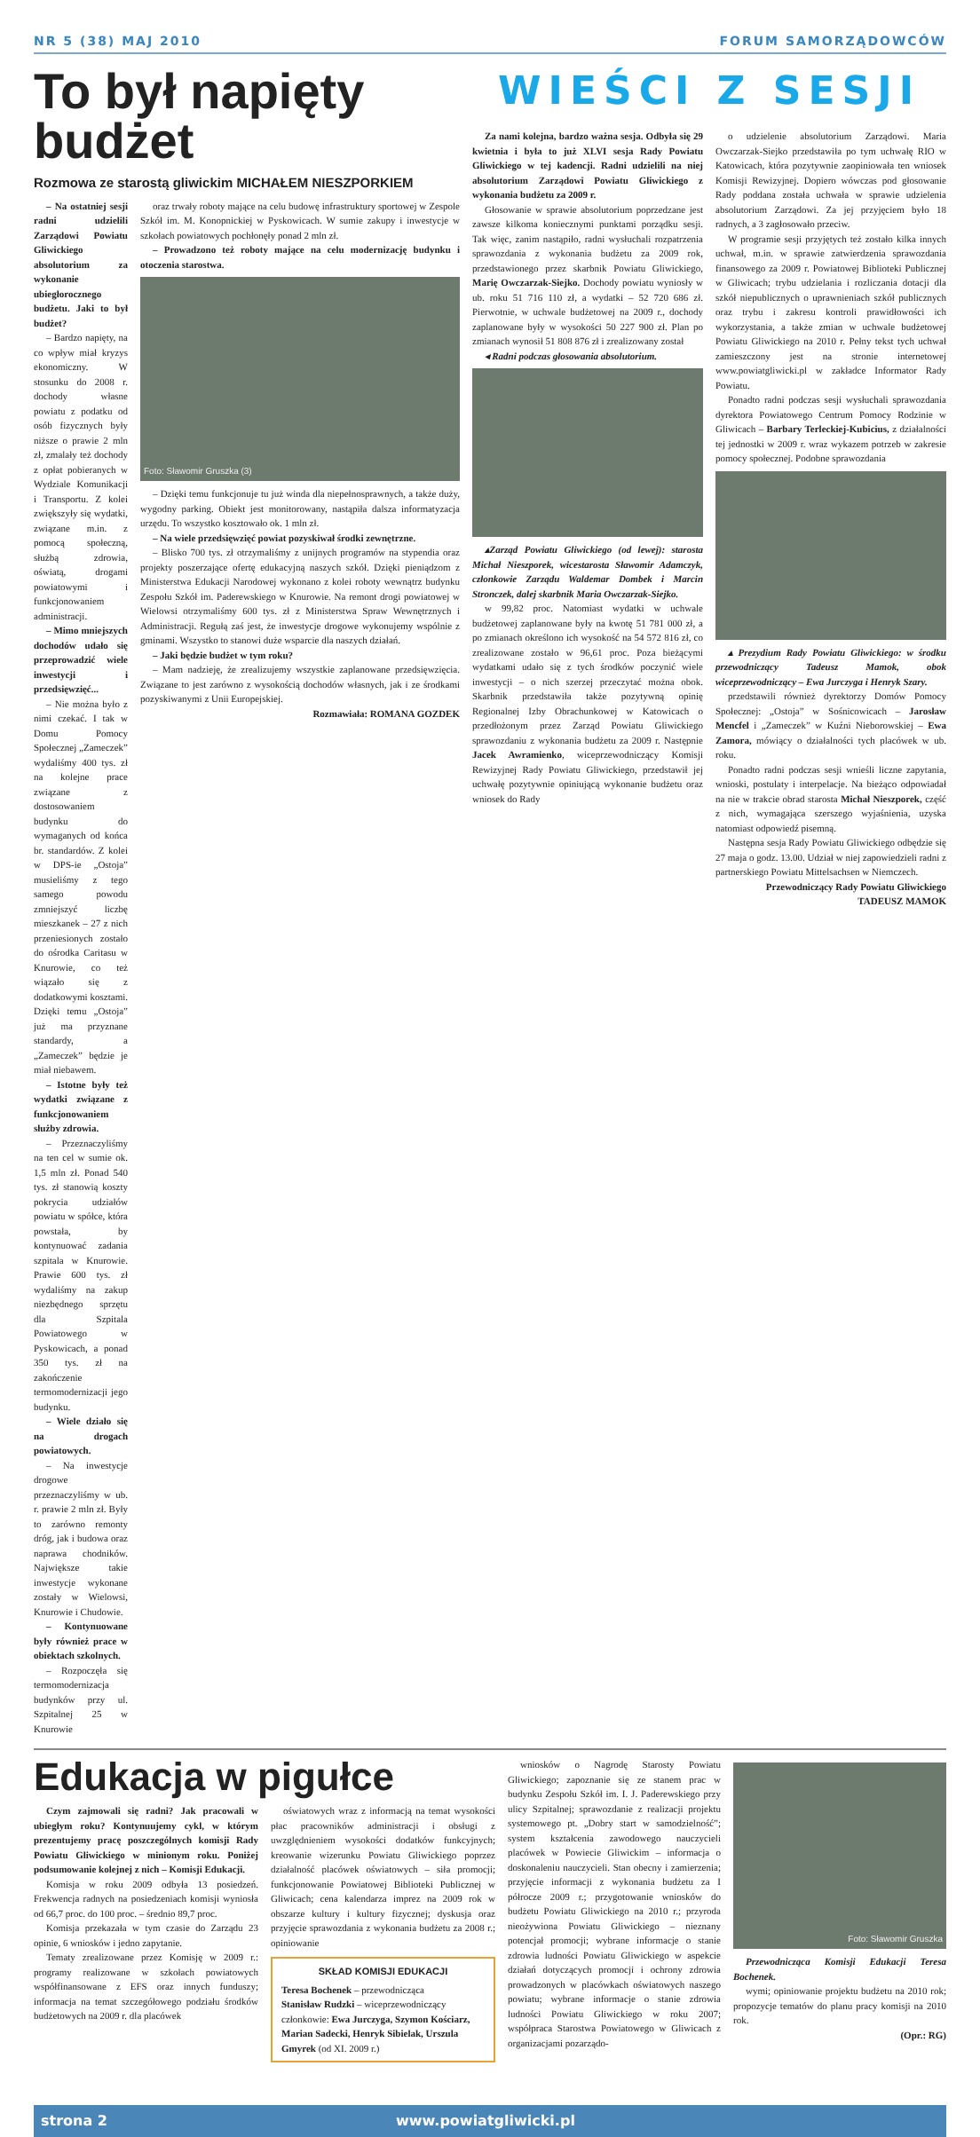NR 5 (38) MAJ 2010 FORUM SAMORZĄDOWCÓW
To był napięty budżet
Rozmowa ze starostą gliwickim MICHAŁEM NIESZPORKIEM
– Na ostatniej sesji radni udzielili Zarządowi Powiatu Gliwickiego absolutorium za wykonanie ubiegłorocznego budżetu. Jaki to był budżet?
– Bardzo napięty, na co wpływ miał kryzys ekonomiczny. W stosunku do 2008 r. dochody własne powiatu z podatku od osób fizycznych były niższe o prawie 2 mln zł, zmalały też dochody z opłat pobieranych w Wydziale Komunikacji i Transportu. Z kolei zwiększyły się wydatki, związane m.in. z pomocą społeczną, służbą zdrowia, oświatą, drogami powiatowymi i funkcjonowaniem administracji.
– Mimo mniejszych dochodów udało się przeprowadzić wiele inwestycji i przedsięwzięć...
– Nie można było z nimi czekać. I tak w Domu Pomocy Społecznej „Zameczek” wydaliśmy 400 tys. zł na kolejne prace związane z dostosowaniem budynku do wymaganych od końca br. standardów. Z kolei w DPS-ie „Ostoja” musieliśmy z tego samego powodu zmniejszyć liczbę mieszkanek – 27 z nich przeniesionych zostało do ośrodka Caritasu w Knurowie, co też wiązało się z dodatkowymi kosztami. Dzięki temu „Ostoja” już ma przyznane standardy, a „Zameczek” będzie je miał niebawem.
– Istotne były też wydatki związane z funkcjonowaniem służby zdrowia.
– Przeznaczyliśmy na ten cel w sumie ok. 1,5 mln zł. Ponad 540 tys. zł stanowią koszty pokrycia udziałów powiatu w spółce, która powstała, by kontynuować zadania szpitala w Knurowie. Prawie 600 tys. zł wydaliśmy na zakup niezbędnego sprzętu dla Szpitala Powiatowego w Pyskowicach, a ponad 350 tys. zł na zakończenie termomodernizacji jego budynku.
– Wiele działo się na drogach powiatowych.
– Na inwestycje drogowe przeznaczyliśmy w ub. r. prawie 2 mln zł. Były to zarówno remonty dróg, jak i budowa oraz naprawa chodników. Największe takie inwestycje wykonane zostały w Wielowsi, Knurowie i Chudowie.
– Kontynuowane były również prace w obiektach szkolnych.
– Rozpoczęła się termomodernizacja budynków przy ul. Szpitalnej 25 w Knurowie
oraz trwały roboty mające na celu budowę infrastruktury sportowej w Zespole Szkół im. M. Konopnickiej w Pyskowicach. W sumie zakupy i inwestycje w szkołach powiatowych pochłonęły ponad 2 mln zł.
– Prowadzono też roboty mające na celu modernizację budynku i otoczenia starostwa.
Foto: Sławomir Gruszka (3)
– Dzięki temu funkcjonuje tu już winda dla niepełnosprawnych, a także duży, wygodny parking. Obiekt jest monitorowany, nastąpiła dalsza informatyzacja urzędu. To wszystko kosztowało ok. 1 mln zł.
– Na wiele przedsięwzięć powiat pozyskiwał środki zewnętrzne.
– Blisko 700 tys. zł otrzymaliśmy z unijnych programów na stypendia oraz projekty poszerzające ofertę edukacyjną naszych szkół. Dzięki pieniądzom z Ministerstwa Edukacji Narodowej wykonano z kolei roboty wewnątrz budynku Zespołu Szkół im. Paderewskiego w Knurowie. Na remont drogi powiatowej w Wielowsi otrzymaliśmy 600 tys. zł z Ministerstwa Spraw Wewnętrznych i Administracji. Regułą zaś jest, że inwestycje drogowe wykonujemy wspólnie z gminami. Wszystko to stanowi duże wsparcie dla naszych działań.
– Jaki będzie budżet w tym roku?
– Mam nadzieję, że zrealizujemy wszystkie zaplanowane przedsięwzięcia. Związane to jest zarówno z wysokością dochodów własnych, jak i ze środkami pozyskiwanymi z Unii Europejskiej.
Rozmawiała: ROMANA GOZDEK
WIEŚCI Z SESJI
Za nami kolejna, bardzo ważna sesja. Odbyła się 29 kwietnia i była to już XLVI sesja Rady Powiatu Gliwickiego w tej kadencji. Radni udzielili na niej absolutorium Zarządowi Powiatu Gliwickiego z wykonania budżetu za 2009 r.
Głosowanie w sprawie absolutorium poprzedzane jest zawsze kilkoma koniecznymi punktami porządku sesji. Tak więc, zanim nastąpiło, radni wysłuchali rozpatrzenia sprawozdania z wykonania budżetu za 2009 rok, przedstawionego przez skarbnik Powiatu Gliwickiego, Marię Owczarzak-Siejko. Dochody powiatu wyniosły w ub. roku 51 716 110 zł, a wydatki – 52 720 686 zł. Pierwotnie, w uchwale budżetowej na 2009 r., dochody zaplanowane były w wysokości 50 227 900 zł. Plan po zmianach wynosił 51 808 876 zł i zrealizowany został
◂ Radni podczas głosowania absolutorium.
▴Zarząd Powiatu Gliwickiego (od lewej): starosta Michał Nieszporek, wicestarosta Sławomir Adamczyk, członkowie Zarządu Waldemar Dombek i Marcin Stronczek, dalej skarbnik Maria Owczarzak-Siejko.
w 99,82 proc. Natomiast wydatki w uchwale budżetowej zaplanowane były na kwotę 51 781 000 zł, a po zmianach określono ich wysokość na 54 572 816 zł, co zrealizowane zostało w 96,61 proc. Poza bieżącymi wydatkami udało się z tych środków poczynić wiele inwestycji – o nich szerzej przeczytać można obok. Skarbnik przedstawiła także pozytywną opinię Regionalnej Izby Obrachunkowej w Katowicach o przedłożonym przez Zarząd Powiatu Gliwickiego sprawozdaniu z wykonania budżetu za 2009 r. Następnie Jacek Awramienko, wiceprzewodniczący Komisji Rewizyjnej Rady Powiatu Gliwickiego, przedstawił jej uchwałę pozytywnie opiniującą wykonanie budżetu oraz wniosek do Rady
o udzielenie absolutorium Zarządowi. Maria Owczarzak-Siejko przedstawiła po tym uchwałę RIO w Katowicach, która pozytywnie zaopiniowała ten wniosek Komisji Rewizyjnej. Dopiero wówczas pod głosowanie Rady poddana została uchwała w sprawie udzielenia absolutorium Zarządowi. Za jej przyjęciem było 18 radnych, a 3 zagłosowało przeciw.
W programie sesji przyjętych też zostało kilka innych uchwał, m.in. w sprawie zatwierdzenia sprawozdania finansowego za 2009 r. Powiatowej Biblioteki Publicznej w Gliwicach; trybu udzielania i rozliczania dotacji dla szkół niepublicznych o uprawnieniach szkół publicznych oraz trybu i zakresu kontroli prawidłowości ich wykorzystania, a także zmian w uchwale budżetowej Powiatu Gliwickiego na 2010 r. Pełny tekst tych uchwał zamieszczony jest na stronie internetowej www.powiatgliwicki.pl w zakładce Informator Rady Powiatu.
Ponadto radni podczas sesji wysłuchali sprawozdania dyrektora Powiatowego Centrum Pomocy Rodzinie w Gliwicach – Barbary Terleckiej-Kubicius, z działalności tej jednostki w 2009 r. wraz wykazem potrzeb w zakresie pomocy społecznej. Podobne sprawozdania
▴ Prezydium Rady Powiatu Gliwickiego: w środku przewodniczący Tadeusz Mamok, obok wiceprzewodniczący – Ewa Jurczyga i Henryk Szary.
przedstawili również dyrektorzy Domów Pomocy Społecznej: „Ostoja” w Sośnicowicach – Jarosław Mencfel i „Zameczek” w Kuźni Nieborowskiej – Ewa Zamora, mówiący o działalności tych placówek w ub. roku.
Ponadto radni podczas sesji wnieśli liczne zapytania, wnioski, postulaty i interpelacje. Na bieżąco odpowiadał na nie w trakcie obrad starosta Michał Nieszporek, część z nich, wymagająca szerszego wyjaśnienia, uzyska natomiast odpowiedź pisemną.
Następna sesja Rady Powiatu Gliwickiego odbędzie się 27 maja o godz. 13.00. Udział w niej zapowiedzieli radni z partnerskiego Powiatu Mittelsachsen w Niemczech.
Przewodniczący Rady Powiatu Gliwickiego
TADEUSZ MAMOK
Edukacja w pigułce
Czym zajmowali się radni? Jak pracowali w ubiegłym roku? Kontynuujemy cykl, w którym prezentujemy pracę poszczególnych komisji Rady Powiatu Gliwickiego w minionym roku. Poniżej podsumowanie kolejnej z nich – Komisji Edukacji.
Komisja w roku 2009 odbyła 13 posiedzeń. Frekwencja radnych na posiedzeniach komisji wyniosła od 66,7 proc. do 100 proc. – średnio 89,7 proc.
Komisja przekazała w tym czasie do Zarządu 23 opinie, 6 wniosków i jedno zapytanie.
Tematy zrealizowane przez Komisję w 2009 r.: programy realizowane w szkołach powiatowych współfinansowane z EFS oraz innych funduszy; informacja na temat szczegółowego podziału środków budżetowych na 2009 r. dla placówek
oświatowych wraz z informacją na temat wysokości płac pracowników administracji i obsługi z uwzględnieniem wysokości dodatków funkcyjnych; kreowanie wizerunku Powiatu Gliwickiego poprzez działalność placówek oświatowych – siła promocji; funkcjonowanie Powiatowej Biblioteki Publicznej w Gliwicach; cena kalendarza imprez na 2009 rok w obszarze kultury i kultury fizycznej; dyskusja oraz przyjęcie sprawozdania z wykonania budżetu za 2008 r.; opiniowanie
SKŁAD KOMISJI EDUKACJI
Teresa Bochenek – przewodnicząca
Stanisław Rudzki – wiceprzewodniczący
członkowie: Ewa Jurczyga, Szymon Kościarz, Marian Sadecki, Henryk Sibielak, Urszula Gmyrek (od XI. 2009 r.)
wniosków o Nagrodę Starosty Powiatu Gliwickiego; zapoznanie się ze stanem prac w budynku Zespołu Szkół im. I. J. Paderewskiego przy ulicy Szpitalnej; sprawozdanie z realizacji projektu systemowego pt. „Dobry start w samodzielność”; system kształcenia zawodowego nauczycieli placówek w Powiecie Gliwickim – informacja o doskonaleniu nauczycieli. Stan obecny i zamierzenia; przyjęcie informacji z wykonania budżetu za I półrocze 2009 r.; przygotowanie wniosków do budżetu Powiatu Gliwickiego na 2010 r.; przyroda nieożywiona Powiatu Gliwickiego – nieznany potencjał promocji; wybrane informacje o stanie zdrowia ludności Powiatu Gliwickiego w aspekcie działań dotyczących promocji i ochrony zdrowia prowadzonych w placówkach oświatowych naszego powiatu; wybrane informacje o stanie zdrowia ludności Powiatu Gliwickiego w roku 2007; współpraca Starostwa Powiatowego w Gliwicach z organizacjami pozarządo-
Foto: Sławomir Gruszka
Przewodnicząca Komisji Edukacji Teresa Bochenek.
wymi; opiniowanie projektu budżetu na 2010 rok; propozycje tematów do planu pracy komisji na 2010 rok.
(Opr.: RG)
strona 2 www.powiatgliwicki.pl